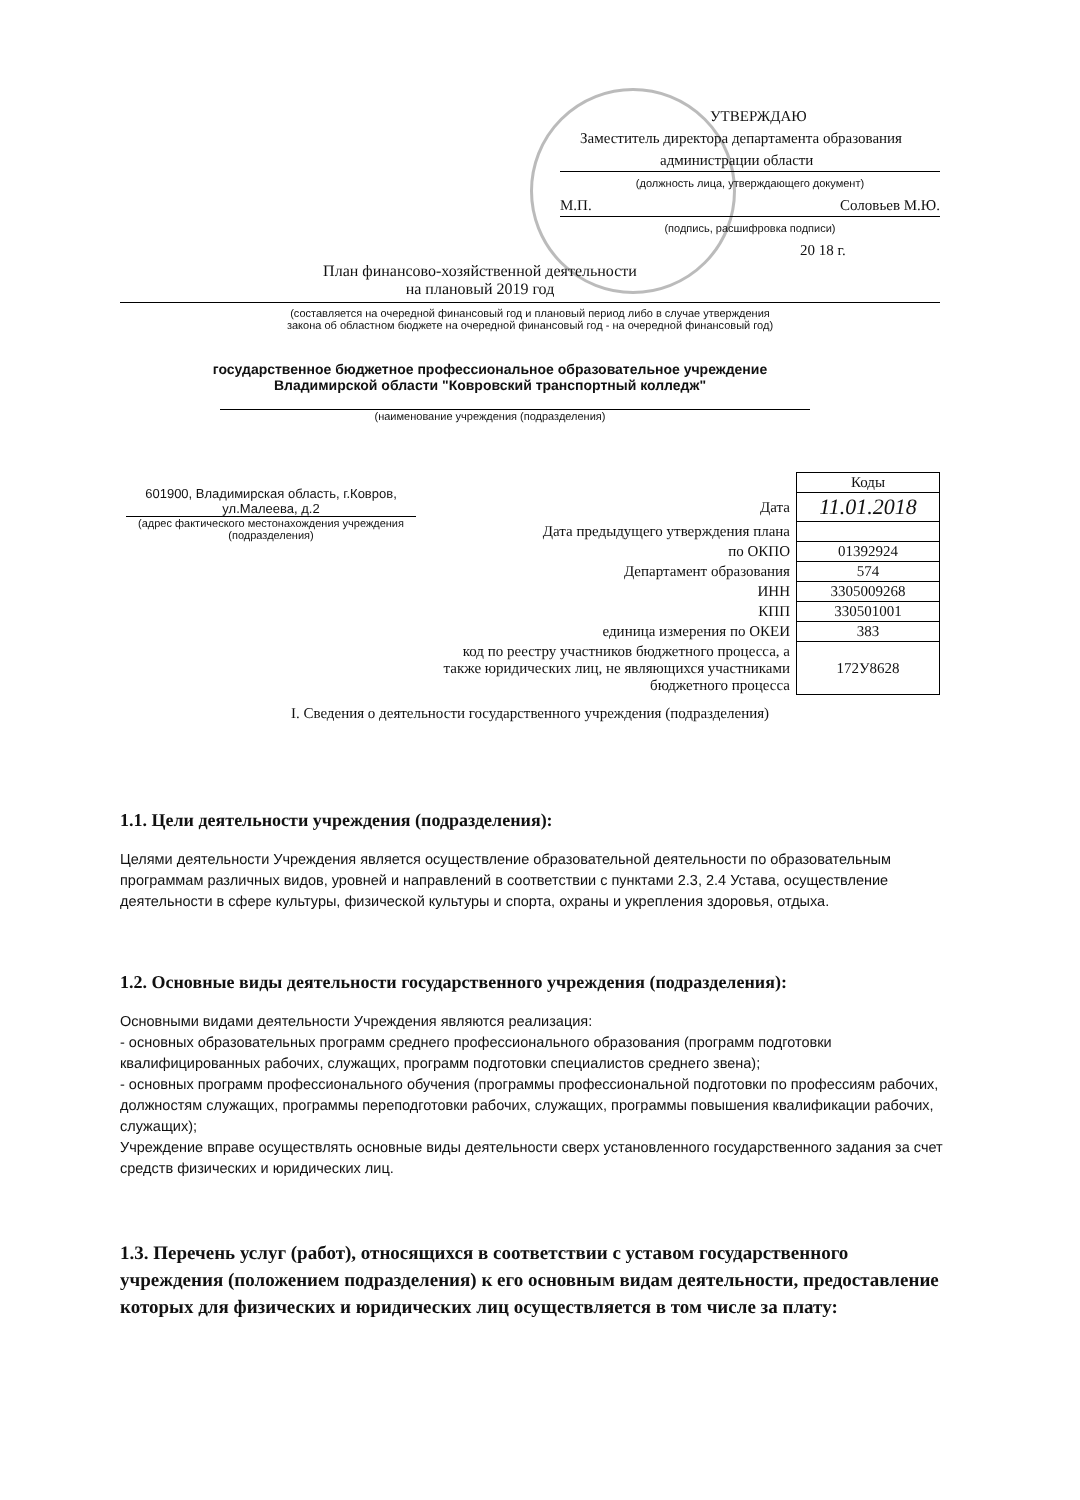УТВЕРЖДАЮ
Заместитель директора департамента образования
администрации области
(должность лица, утверждающего документ)
М.П. Соловьев М.Ю.
(подпись, расшифровка подписи)
20 18 г.
План финансово-хозяйственной деятельности
на плановый 2019 год
(составляется на очередной финансовый год и плановый период либо в случае утверждения
закона об областном бюджете на очередной финансовый год - на очередной финансовый год)
государственное бюджетное профессиональное образовательное учреждение
Владимирской области "Ковровский транспортный колледж"
(наименование учреждения (подразделения)
| 601900, Владимирская область, г.Ковров, ул.Малеева, д.2 (адрес фактического местонахождения учреждения (подразделения) | | Коды |
| | Дата | 11.01.2018 |
| | Дата предыдущего утверждения плана | |
| | по ОКПО | 01392924 |
| | Департамент образования | 574 |
| | ИНН | 3305009268 |
| | КПП | 330501001 |
| | единица измерения по ОКЕИ | 383 |
| | код по реестру участников бюджетного процесса, а также юридических лиц, не являющихся участниками бюджетного процесса | 172У8628 |
I. Сведения о деятельности государственного учреждения (подразделения)
1.1. Цели деятельности учреждения (подразделения):
Целями деятельности Учреждения является осуществление образовательной деятельности по образовательным программам различных видов, уровней и направлений в соответствии с пунктами 2.3, 2.4 Устава, осуществление деятельности в сфере культуры, физической культуры и спорта, охраны и укрепления здоровья, отдыха.
1.2. Основные виды деятельности государственного учреждения (подразделения):
Основными видами деятельности Учреждения являются реализация:
- основных образовательных программ среднего профессионального образования (программ подготовки квалифицированных рабочих, служащих, программ подготовки специалистов среднего звена);
- основных программ профессионального обучения (программы профессиональной подготовки по профессиям рабочих, должностям служащих, программы переподготовки рабочих, служащих, программы повышения квалификации рабочих, служащих);
Учреждение вправе осуществлять основные виды деятельности сверх установленного государственного задания за счет средств физических и юридических лиц.
1.3. Перечень услуг (работ), относящихся в соответствии с уставом государственного учреждения (положением подразделения) к его основным видам деятельности, предоставление которых для физических и юридических лиц осуществляется в том числе за плату: